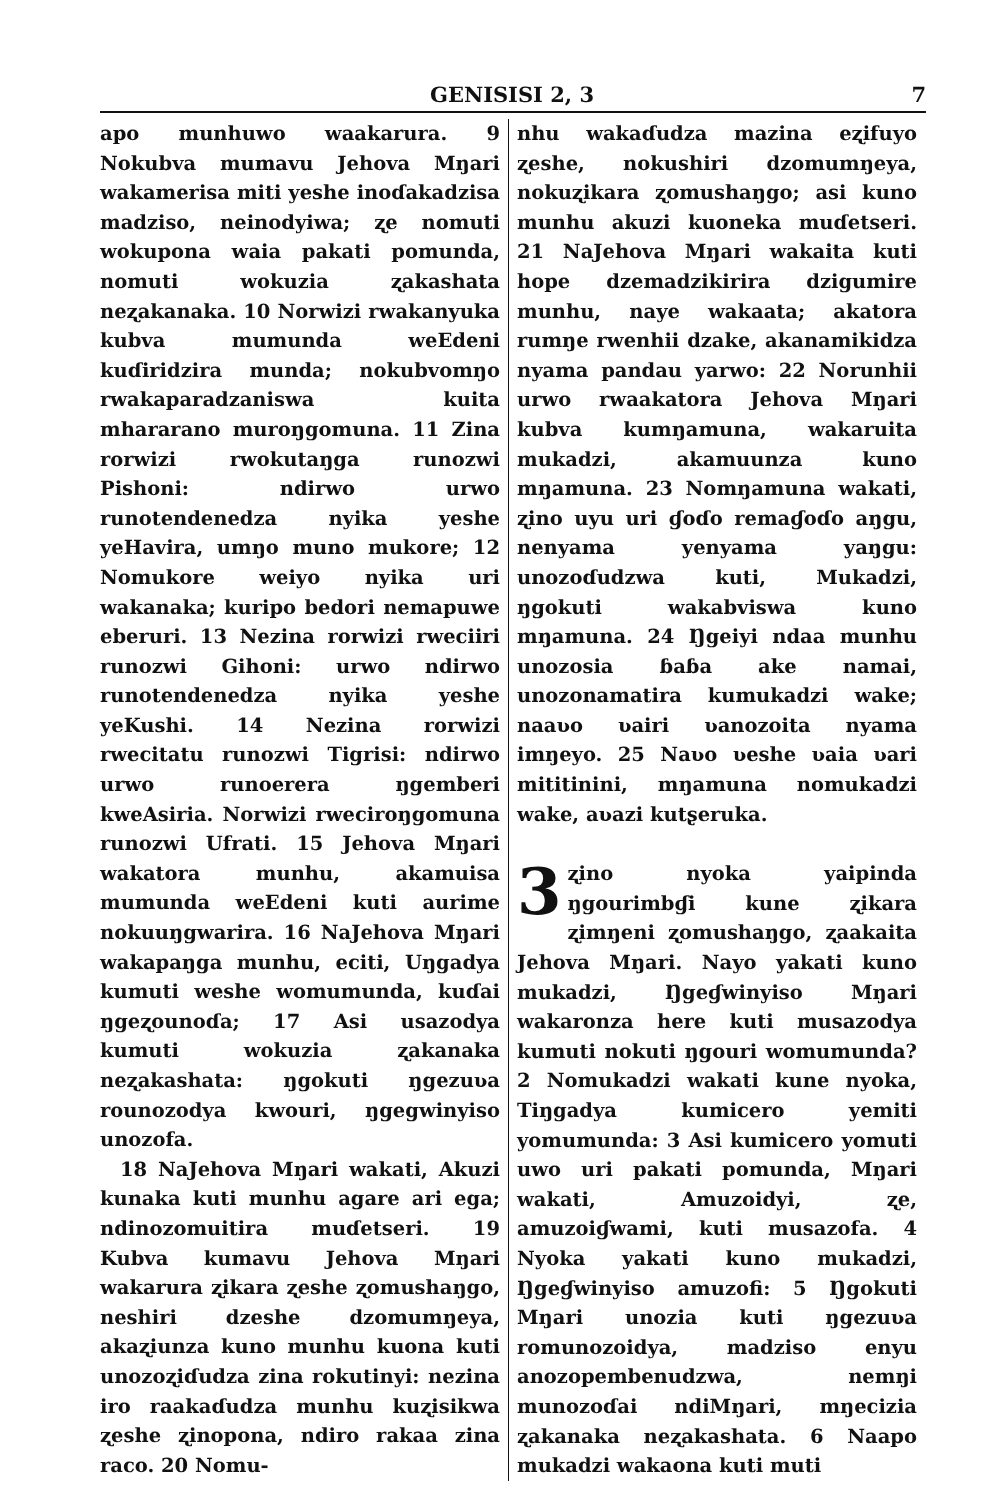GENISISI 2, 3 7
apo munhuwo waakarura. 9 Nokubva mumavu Jehova Mŋari wakamerisa miti yeshe inoɗakadzisa madziso, neinodyiwa; ʐe nomuti wokupona waia pakati pomunda, nomuti wokuzia ʐakashata neʐakanaka. 10 Norwizi rwakanyuka kubva mumunda weEdeni kuɗiridzira munda; nokubvomŋo rwakaparadzaniswa kuita mhararano muroŋgomuna. 11 Zina rorwizi rwokutaŋga runozwi Pishoni: ndirwo urwo runotendenedza nyika yeshe yeHavira, umŋo muno mukore; 12 Nomukore weiyo nyika uri wakanaka; kuripo bedori nemapuwe eberuri. 13 Nezina rorwizi rweciiri runozwi Gihoni: urwo ndirwo runotendenedza nyika yeshe yeKushi. 14 Nezina rorwizi rwecitatu runozwi Tigrisi: ndirwo urwo runoerera ŋgemberi kweAsiria. Norwizi rweciroŋgomuna runozwi Ufrati. 15 Jehova Mŋari wakatora munhu, akamuisa mumunda weEdeni kuti aurime nokuuŋgwarira. 16 NaJehova Mŋari wakapaŋga munhu, eciti, Uŋgadya kumuti weshe womumunda, kuɗai ŋgeʐounoɗa; 17 Asi usazodya kumuti wokuzia ʐakanaka neʐakashata: ŋgokuti ŋgezuʋa rounozodya kwouri, ŋgegwinyiso unozofa.
18 NaJehova Mŋari wakati, Akuzi kunaka kuti munhu agare ari ega; ndinozomuitira muɗetseri. 19 Kubva kumavu Jehova Mŋari wakarura ʐikara ʐeshe ʐomushaŋgo, neshiri dzeshe dzomumŋeya, akaʐiunza kuno munhu kuona kuti unozoʐiɗudza zina rokutinyi: nezina iro raakaɗudza munhu kuʐisikwa ʐeshe ʐinopona, ndiro rakaa zina raco. 20 Nomu-
nhu wakaɗudza mazina eʐifuyo ʐeshe, nokushiri dzomumŋeya, nokuʐikara ʐomushaŋgo; asi kuno munhu akuzi kuoneka muɗetseri. 21 NaJehova Mŋari wakaita kuti hope dzemadzikirira dzigumire munhu, naye wakaata; akatora rumŋe rwenhii dzake, akanamikidza nyama pandau yarwo: 22 Norunhii urwo rwaakatora Jehova Mŋari kubva kumŋamuna, wakaruita mukadzi, akamuunza kuno mŋamuna. 23 Nomŋamuna wakati, ʐino uyu uri ɠoɗo remaɠoɗo aŋgu, nenyama yenyama yaŋgu: unozoɗudzwa kuti, Mukadzi, ŋgokuti wakabviswa kuno mŋamuna. 24 Ŋgeiyi ndaa munhu unozosia ɓaɓa ake namai, unozonamatira kumukadzi wake; naaʋo ʋairi ʋanozoita nyama imŋeyo. 25 Naʋo ʋeshe ʋaia ʋari mititinini, mŋamuna nomukadzi wake, aʋazi kutʂeruka.
3 ʐino nyoka yaipinda ŋgourimbɠi kune ʐikara ʐimŋeni ʐomushaŋgo, ʐaakaita Jehova Mŋari. Nayo yakati kuno mukadzi, Ŋgeɠwinyiso Mŋari wakaronza here kuti musazodya kumuti nokuti ŋgouri womumunda? 2 Nomukadzi wakati kune nyoka, Tiŋgadya kumicero yemiti yomumunda: 3 Asi kumicero yomuti uwo uri pakati pomunda, Mŋari wakati, Amuzoidyi, ʐe, amuzoiɠwami, kuti musazofa. 4 Nyoka yakati kuno mukadzi, Ŋgeɠwinyiso amuzofi: 5 Ŋgokuti Mŋari unozia kuti ŋgezuʋa romunozoidya, madziso enyu anozopembenudzwa, nemŋi munozoɗai ndiMŋari, mŋecizia ʐakanaka neʐakashata. 6 Naapo mukadzi wakaona kuti muti